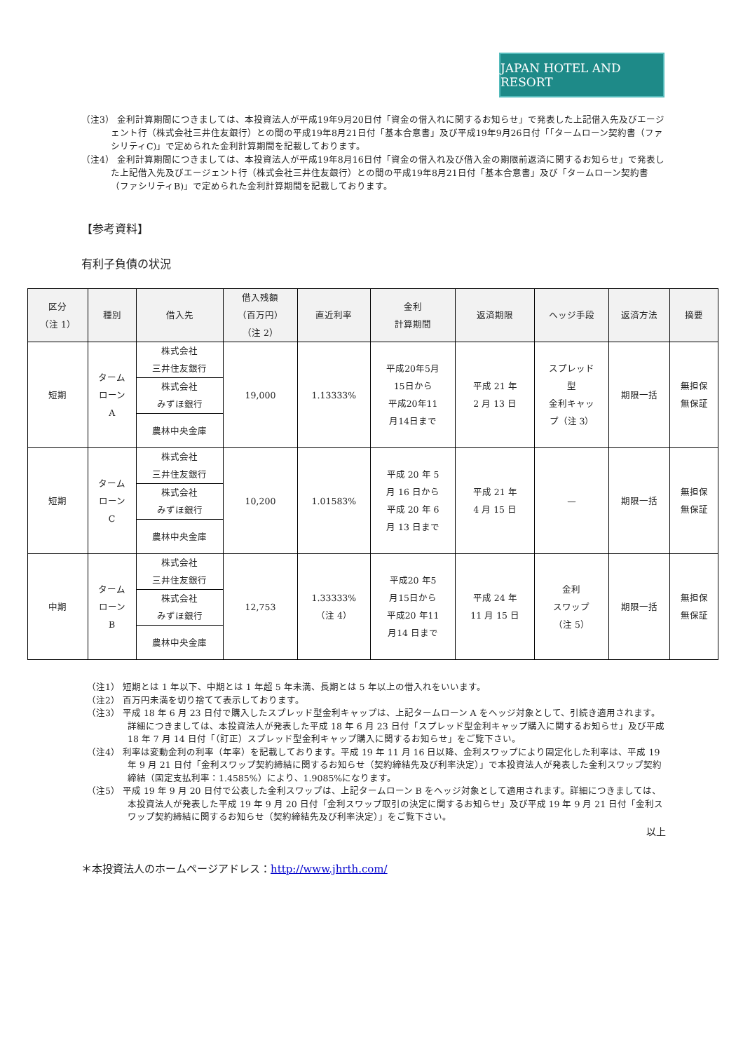JAPAN HOTEL AND RESORT
（注3） 金利計算期間につきましては、本投資法人が平成19年9月20日付「資金の借入れに関するお知らせ」で発表した上記借入先及びエージェント行（株式会社三井住友銀行）との間の平成19年8月21日付「基本合意書」及び平成19年9月26日付「「タームローン契約書（ファシリティC)」で定められた金利計算期間を記載しております。
（注4） 金利計算期間につきましては、本投資法人が平成19年8月16日付「資金の借入れ及び借入金の期限前返済に関するお知らせ」で発表した上記借入先及びエージェント行（株式会社三井住友銀行）との間の平成19年8月21日付「基本合意書」及び「タームローン契約書（ファシリティB)」で定められた金利計算期間を記載しております。
【参考資料】
有利子負債の状況
| 区分 （注 1） | 種別 | 借入先 | 借入残額 （百万円） （注 2） | 直近利率 | 金利 計算期間 | 返済期限 | ヘッジ手段 | 返済方法 | 摘要 |
| --- | --- | --- | --- | --- | --- | --- | --- | --- | --- |
| 短期 | ターム ローン A | 株式会社 三井住友銀行 | 19,000 | 1.13333% | 平成20年5月 15日から 平成20年11 月14日まで | 平成 21 年 2 月 13 日 | スプレッド 型 金利キャッ プ（注 3） | 期限一括 | 無担保 無保証 |
| | | 株式会社 みずほ銀行 | | | | | | | |
| | | 農林中央金庫 | | | | | | | |
| 短期 | ターム ローン C | 株式会社 三井住友銀行 | 10,200 | 1.01583% | 平成 20 年 5 月 16 日から 平成 20 年 6 月 13 日まで | 平成 21 年 4 月 15 日 | — | 期限一括 | 無担保 無保証 |
| | | 株式会社 みずほ銀行 | | | | | | | |
| | | 農林中央金庫 | | | | | | | |
| 中期 | ターム ローン B | 株式会社 三井住友銀行 | 12,753 | 1.33333% （注 4） | 平成20 年5 月15日から 平成20 年11 月14 日まで | 平成 24 年 11 月 15 日 | 金利 スワップ （注 5） | 期限一括 | 無担保 無保証 |
| | | 株式会社 みずほ銀行 | | | | | | | |
| | | 農林中央金庫 | | | | | | | |
（注1） 短期とは 1 年以下、中期とは 1 年超 5 年未満、長期とは 5 年以上の借入れをいいます。
（注2） 百万円未満を切り捨てて表示しております。
（注3） 平成 18 年 6 月 23 日付で購入したスプレッド型金利キャップは、上記タームローン A をヘッジ対象として、引続き適用されます。詳細につきましては、本投資法人が発表した平成 18 年 6 月 23 日付「スプレッド型金利キャップ購入に関するお知らせ」及び平成 18 年 7 月 14 日付「（訂正）スプレッド型金利キャップ購入に関するお知らせ」をご覧下さい。
（注4） 利率は変動金利の利率（年率）を記載しております。平成 19 年 11 月 16 日以降、金利スワップにより固定化した利率は、平成 19 年 9 月 21 日付「金利スワップ契約締結に関するお知らせ（契約締結先及び利率決定）」で本投資法人が発表した金利スワップ契約締結（固定支払利率：1.4585%）により、1.9085%になります。
（注5） 平成 19 年 9 月 20 日付で公表した金利スワップは、上記タームローン B をヘッジ対象として適用されます。詳細につきましては、本投資法人が発表した平成 19 年 9 月 20 日付「金利スワップ取引の決定に関するお知らせ」及び平成 19 年 9 月 21 日付「金利スワップ契約締結に関するお知らせ（契約締結先及び利率決定）」をご覧下さい。
以上
＊本投資法人のホームページアドレス：http://www.jhrth.com/